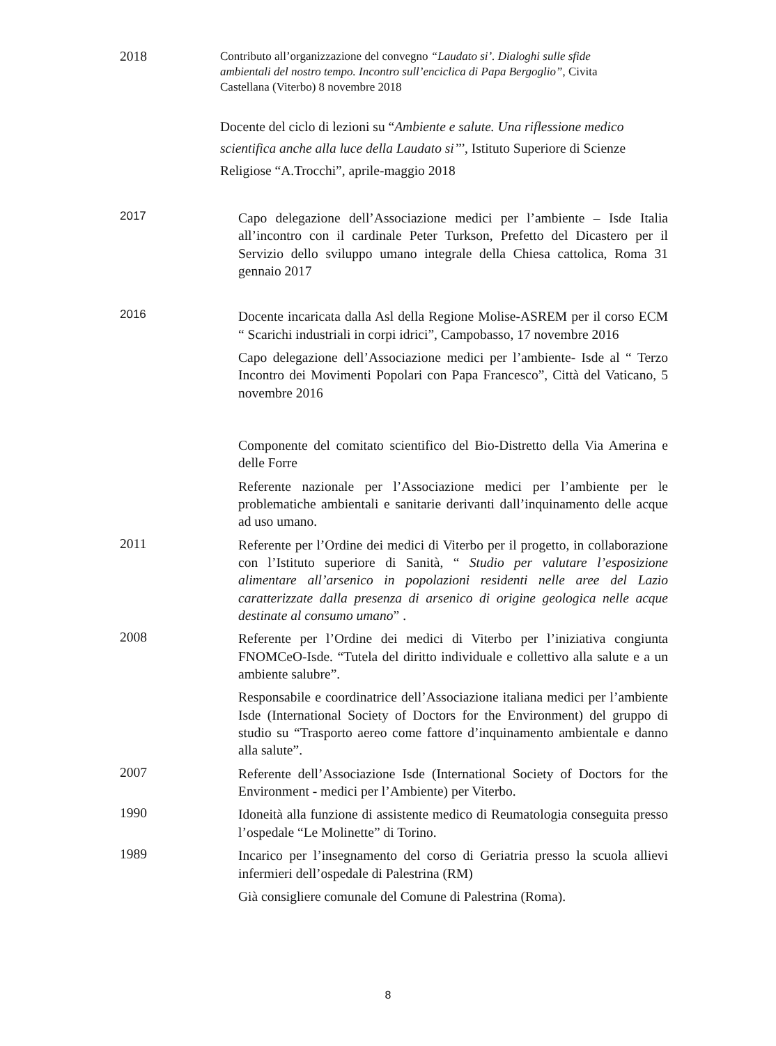2018
Contributo all’organizzazione del convegno “Laudato si’. Dialoghi sulle sfide ambientali del nostro tempo. Incontro sull’enciclica di Papa Bergoglio”, Civita Castellana (Viterbo) 8 novembre 2018
Docente del ciclo di lezioni su “Ambiente e salute. Una riflessione medico scientifica anche alla luce della Laudato si’’’, Istituto Superiore di Scienze Religiose “A.Trocchi”, aprile-maggio 2018
2017
Capo delegazione dell’Associazione medici per l’ambiente – Isde Italia all’incontro con il cardinale Peter Turkson, Prefetto del Dicastero per il Servizio dello sviluppo umano integrale della Chiesa cattolica, Roma 31 gennaio 2017
2016
Docente incaricata dalla Asl della Regione Molise-ASREM per il corso ECM “ Scarichi industriali in corpi idrici”, Campobasso, 17 novembre 2016
Capo delegazione dell’Associazione medici per l’ambiente- Isde al “ Terzo Incontro dei Movimenti Popolari con Papa Francesco”, Città del Vaticano, 5 novembre 2016
Componente del comitato scientifico del Bio-Distretto della Via Amerina e delle Forre
Referente nazionale per l’Associazione medici per l’ambiente per le problematiche ambientali e sanitarie derivanti dall’inquinamento delle acque ad uso umano.
2011
Referente per l’Ordine dei medici di Viterbo per il progetto, in collaborazione con l’Istituto superiore di Sanità, “ Studio per valutare l’esposizione alimentare all’arsenico in popolazioni residenti nelle aree del Lazio caratterizzate dalla presenza di arsenico di origine geologica nelle acque destinate al consumo umano” .
2008
Referente per l’Ordine dei medici di Viterbo per l’iniziativa congiunta FNOMCeO-Isde. “Tutela del diritto individuale e collettivo alla salute e a un ambiente salubre”.
Responsabile e coordinatrice dell’Associazione italiana medici per l’ambiente Isde (International Society of Doctors for the Environment) del gruppo di studio su “Trasporto aereo come fattore d’inquinamento ambientale e danno alla salute”.
2007
Referente dell’Associazione Isde (International Society of Doctors for the Environment - medici per l’Ambiente) per Viterbo.
1990
Idoneità alla funzione di assistente medico di Reumatologia conseguita presso l’ospedale “Le Molinette” di Torino.
1989
Incarico per l’insegnamento del corso di Geriatria presso la scuola allievi infermieri dell’ospedale di Palestrina (RM)
Già consigliere comunale del Comune di Palestrina (Roma).
8